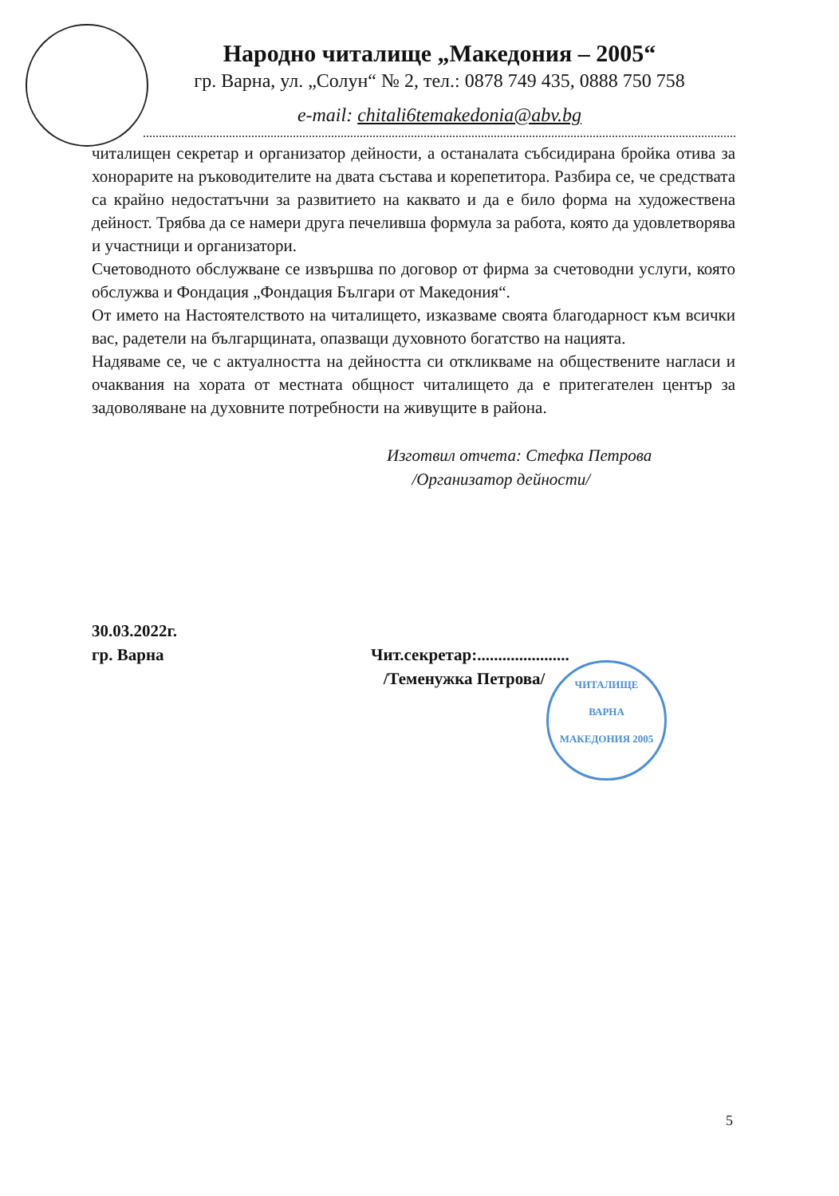Народно читалище „Македония – 2005“
гр. Варна, ул. „Солун“ № 2, тел.: 0878 749 435, 0888 750 758
e-mail: chitali6temakedonia@abv.bg
читалищен секретар и организатор дейности, а останалата събсидирана бройка отива за хонорарите на ръководителите на двата състава и корепетитора. Разбира се, че средствата са крайно недостатъчни за развитието на каквато и да е било форма на художествена дейност. Трябва да се намери друга печеливша формула за работа, която да удовлетворява и участници и организатори.
Счетоводното обслужване се извършва по договор от фирма за счетоводни услуги, която обслужва и Фондация „Фондация Българи от Македония“.
От името на Настоятелството на читалището, изказваме своята благодарност към всички вас, радетели на българщината, опазващи духовното богатство на нацията.
Надяваме се, че с актуалността на дейността си откликваме на обществените нагласи и очаквания на хората от местната общност читалището да е притегателен център за задоволяване на духовните потребности на живущите в района.
Изготвил отчета: Стефка Петрова
/Организатор дейности/
30.03.2022г.
гр. Варна
Чит.секретар:......................
/Теменужка Петрова/
ЧИТАЛИЩЕ
ВАРНА
МАКЕДОНИЯ 2005
5